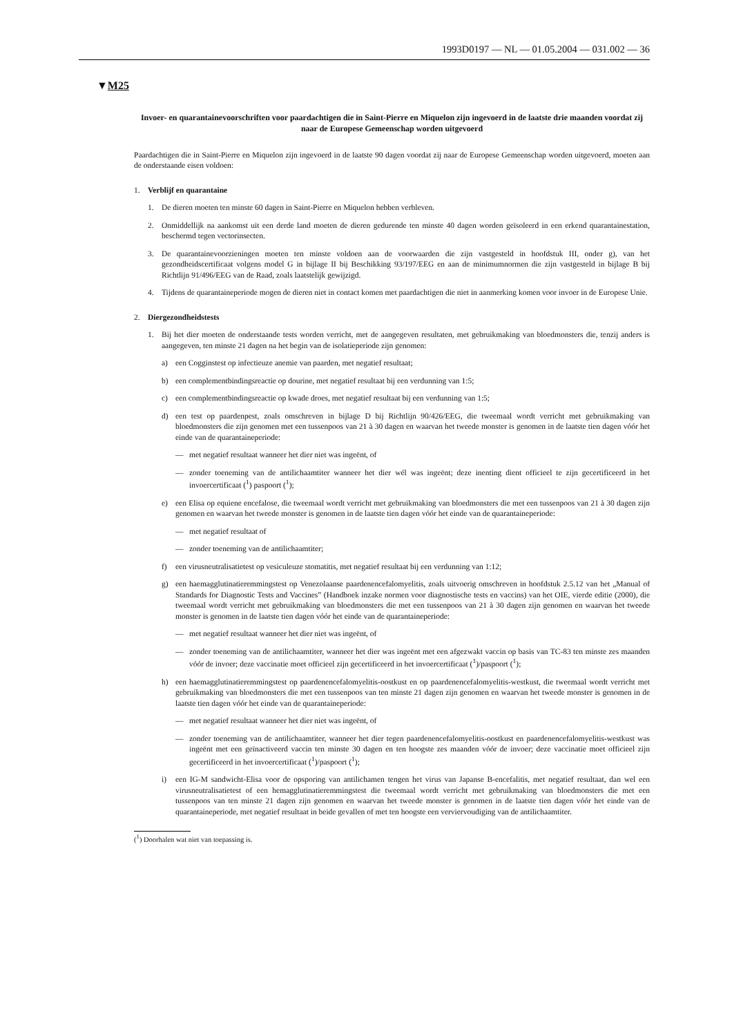1993D0197 — NL — 01.05.2004 — 031.002 — 36
▼M25
Invoer- en quarantainevoorschriften voor paardachtigen die in Saint-Pierre en Miquelon zijn ingevoerd in de laatste drie maanden voordat zij naar de Europese Gemeenschap worden uitgevoerd
Paardachtigen die in Saint-Pierre en Miquelon zijn ingevoerd in de laatste 90 dagen voordat zij naar de Europese Gemeenschap worden uitgevoerd, moeten aan de onderstaande eisen voldoen:
1. Verblijf en quarantaine
1. De dieren moeten ten minste 60 dagen in Saint-Pierre en Miquelon hebben verbleven.
2. Onmiddellijk na aankomst uit een derde land moeten de dieren gedurende ten minste 40 dagen worden geïsoleerd in een erkend quarantainestation, beschermd tegen vectorinsecten.
3. De quarantainevoorzieningen moeten ten minste voldoen aan de voorwaarden die zijn vastgesteld in hoofdstuk III, onder g), van het gezondheidscertificaat volgens model G in bijlage II bij Beschikking 93/197/EEG en aan de minimumnormen die zijn vastgesteld in bijlage B bij Richtlijn 91/496/EEG van de Raad, zoals laatstelijk gewijzigd.
4. Tijdens de quarantaineperiode mogen de dieren niet in contact komen met paardachtigen die niet in aanmerking komen voor invoer in de Europese Unie.
2. Diergezondheidstests
1. Bij het dier moeten de onderstaande tests worden verricht, met de aangegeven resultaten, met gebruikmaking van bloedmonsters die, tenzij anders is aangegeven, ten minste 21 dagen na het begin van de isolatieperiode zijn genomen:
a) een Cogginstest op infectieuze anemie van paarden, met negatief resultaat;
b) een complementbindingsreactie op dourine, met negatief resultaat bij een verdunning van 1:5;
c) een complementbindingsreactie op kwade droes, met negatief resultaat bij een verdunning van 1:5;
d) een test op paardenpest, zoals omschreven in bijlage D bij Richtlijn 90/426/EEG, die tweemaal wordt verricht met gebruikmaking van bloedmonsters die zijn genomen met een tussenpoos van 21 à 30 dagen en waarvan het tweede monster is genomen in de laatste tien dagen vóór het einde van de quarantaineperiode:
— met negatief resultaat wanneer het dier niet was ingeënt, of
— zonder toeneming van de antilichaamtiter wanneer het dier wél was ingeënt; deze inenting dient officieel te zijn gecertificeerd in het invoercertificaat (<sup>1</sup>) paspoort (<sup>1</sup>);
e) een Elisa op equiene encefalose, die tweemaal wordt verricht met gebruikmaking van bloedmonsters die met een tussenpoos van 21 à 30 dagen zijn genomen en waarvan het tweede monster is genomen in de laatste tien dagen vóór het einde van de quarantaineperiode:
— met negatief resultaat of
— zonder toeneming van de antilichaamtiter;
f) een virusneutralisatietest op vesiculeuze stomatitis, met negatief resultaat bij een verdunning van 1:12;
g) een haemagglutinatieremmingstest op Venezolaanse paardenencefalomyelitis, zoals uitvoerig omschreven in hoofdstuk 2.5.12 van het „Manual of Standards for Diagnostic Tests and Vaccines” (Handboek inzake normen voor diagnostische tests en vaccins) van het OIE, vierde editie (2000), die tweemaal wordt verricht met gebruikma­king van bloedmonsters die met een tussenpoos van 21 à 30 dagen zijn genomen en waarvan het tweede monster is genomen in de laatste tien dagen vóór het einde van de quarantaineperiode:
— met negatief resultaat wanneer het dier niet was ingeënt, of
— zonder toeneming van de antilichaamtiter, wanneer het dier was ingeënt met een afgezwakt vaccin op basis van TC-83 ten minste zes maanden vóór de invoer; deze vaccinatie moet officieel zijn gecertificeerd in het invoercertificaat (<sup>1</sup>)/paspoort (<sup>1</sup>);
h) een haemagglutinatieremmingstest op paardenencefalomyelitis-oostkust en op paardenencefalomyelitis-westkust, die tweemaal wordt verricht met gebruikmaking van bloedmonsters die met een tussenpoos van ten minste 21 dagen zijn genomen en waarvan het tweede monster is genomen in de laatste tien dagen vóór het einde van de quarantaineperiode:
— met negatief resultaat wanneer het dier niet was ingeënt, of
— zonder toeneming van de antilichaamtiter, wanneer het dier tegen paardenencefalomyelitis-oostkust en paardenencefalomyelitis-westkust was ingeënt met een geïnactiveerd vaccin ten minste 30 dagen en ten hoogste zes maanden vóór de invoer; deze vaccinatie moet officieel zijn gecertificeerd in het invoercertifi­caat (<sup>1</sup>)/paspoort (<sup>1</sup>);
i) een IG-M sandwicht-Elisa voor de opsporing van antilichamen tengen het virus van Japanse B-encefalitis, met negatief resultaat, dan wel een virusneutralisatietest of een hemagglutinatieremmingstest die tweemaal wordt verricht met gebruikmaking van bloedmonsters die met een tussenpoos van ten minste 21 dagen zijn genomen en waarvan het tweede monster is genomen in de laatste tien dagen vóór het einde van de quarantaineperiode, met negatief resultaat in beide gevallen of met ten hoogste een verviervoudiging van de antilichaamtiter.
(<sup>1</sup>) Doorhalen wat niet van toepassing is.